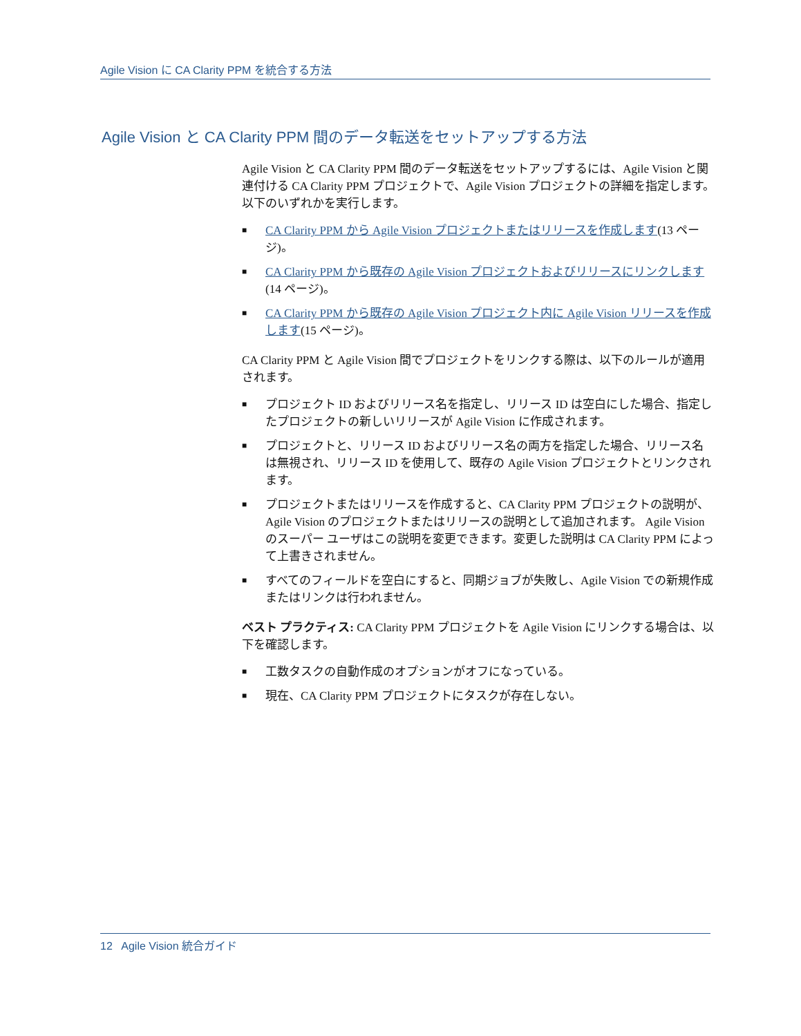Agile Vision に CA Clarity PPM を統合する方法
Agile Vision と CA Clarity PPM 間のデータ転送をセットアップする方法
Agile Vision と CA Clarity PPM 間のデータ転送をセットアップするには、Agile Vision と関連付ける CA Clarity PPM プロジェクトで、Agile Vision プロジェクトの詳細を指定します。 以下のいずれかを実行します。
■ CA Clarity PPM から Agile Vision プロジェクトまたはリリースを作成します(13 ページ)。
■ CA Clarity PPM から既存の Agile Vision プロジェクトおよびリリースにリンクします(14 ページ)。
■ CA Clarity PPM から既存の Agile Vision プロジェクト内に Agile Vision リリースを作成します(15 ページ)。
CA Clarity PPM と Agile Vision 間でプロジェクトをリンクする際は、以下のルールが適用されます。
■ プロジェクト ID およびリリース名を指定し、リリース ID は空白にした場合、指定したプロジェクトの新しいリリースが Agile Vision に作成されます。
■ プロジェクトと、リリース ID およびリリース名の両方を指定した場合、リリース名は無視され、リリース ID を使用して、既存の Agile Vision プロジェクトとリンクされます。
■ プロジェクトまたはリリースを作成すると、CA Clarity PPM プロジェクトの説明が、Agile Vision のプロジェクトまたはリリースの説明として追加されます。 Agile Vision のスーパー ユーザはこの説明を変更できます。変更した説明は CA Clarity PPM によって上書きされません。
■ すべてのフィールドを空白にすると、同期ジョブが失敗し、Agile Vision での新規作成またはリンクは行われません。
ベスト プラクティス: CA Clarity PPM プロジェクトを Agile Vision にリンクする場合は、以下を確認します。
■ 工数タスクの自動作成のオプションがオフになっている。
■ 現在、CA Clarity PPM プロジェクトにタスクが存在しない。
12 Agile Vision 統合ガイド